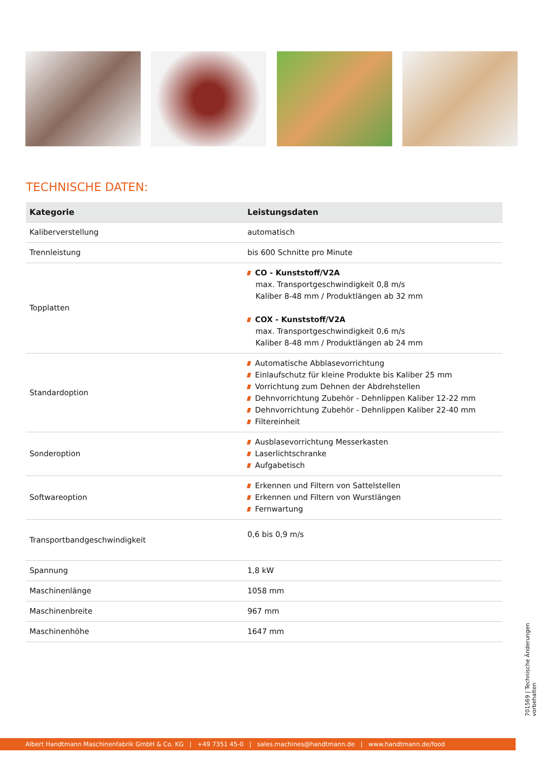TECHNISCHE DATEN:
| Kategorie | Leistungsdaten |
| --- | --- |
| Kaliberverstellung | automatisch |
| Trennleistung | bis 600 Schnitte pro Minute |
| Topplatten | CO - Kunststoff/V2A max. Transportgeschwindigkeit 0,8 m/s Kaliber 8-48 mm / Produktlängen ab 32 mm COX - Kunststoff/V2A max. Transportgeschwindigkeit 0,6 m/s Kaliber 8-48 mm / Produktlängen ab 24 mm |
| Standardoption | Automatische Abblasevorrichtung Einlaufschutz für kleine Produkte bis Kaliber 25 mm Vorrichtung zum Dehnen der Abdrehstellen Dehnvorrichtung Zubehör - Dehnlippen Kaliber 12-22 mm Dehnvorrichtung Zubehör - Dehnlippen Kaliber 22-40 mm Filtereinheit |
| Sonderoption | Ausblasevorrichtung Messerkasten Laserlichtschranke Aufgabetisch |
| Softwareoption | Erkennen und Filtern von Sattelstellen Erkennen und Filtern von Wurstlängen Fernwartung |
| Transportbandgeschwindigkeit | 0,6 bis 0,9 m/s |
| Spannung | 1,8 kW |
| Maschinenlänge | 1058 mm |
| Maschinenbreite | 967 mm |
| Maschinenhöhe | 1647 mm |
701569 | Technische Änderungen vorbehalten
Albert Handtmann Maschinenfabrik GmbH & Co. KG | +49 7351 45-0 | sales.machines@handtmann.de | www.handtmann.de/food